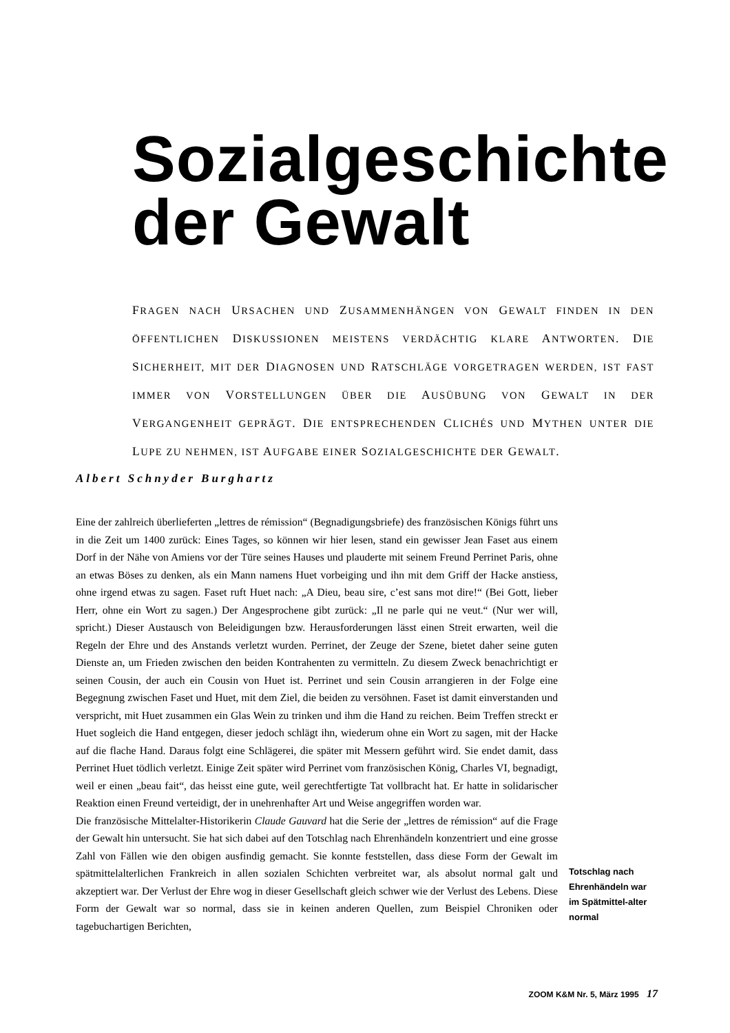Sozialgeschichte
der Gewalt
FRAGEN NACH URSACHEN UND ZUSAMMENHÄNGEN VON GEWALT FINDEN IN DEN ÖFFENTLICHEN DISKUSSIONEN MEISTENS VERDÄCHTIG KLARE ANTWORTEN. DIE SICHERHEIT, MIT DER DIAGNOSEN UND RATSCHLÄGE VORGETRAGEN WERDEN, IST FAST IMMER VON VORSTELLUNGEN ÜBER DIE AUSÜBUNG VON GEWALT IN DER VERGANGENHEIT GEPRÄGT. DIE ENTSPRECHENDEN CLICHÉS UND MYTHEN UNTER DIE LUPE ZU NEHMEN, IST AUFGABE EINER SOZIALGESCHICHTE DER GEWALT.
Albert Schnyder Burghartz
Eine der zahlreich überlieferten „lettres de rémission“ (Begnadigungsbriefe) des französischen Königs führt uns in die Zeit um 1400 zurück: Eines Tages, so können wir hier lesen, stand ein gewisser Jean Faset aus einem Dorf in der Nähe von Amiens vor der Türe seines Hauses und plauderte mit seinem Freund Perrinet Paris, ohne an etwas Böses zu denken, als ein Mann namens Huet vorbeiging und ihn mit dem Griff der Hacke anstiess, ohne irgend etwas zu sagen. Faset ruft Huet nach: „A Dieu, beau sire, c’est sans mot dire!“ (Bei Gott, lieber Herr, ohne ein Wort zu sagen.) Der Angesprochene gibt zurück: „Il ne parle qui ne veut.“ (Nur wer will, spricht.) Dieser Austausch von Beleidigungen bzw. Herausforderungen lässt einen Streit erwarten, weil die Regeln der Ehre und des Anstands verletzt wurden. Perrinet, der Zeuge der Szene, bietet daher seine guten Dienste an, um Frieden zwischen den beiden Kontrahenten zu vermitteln. Zu diesem Zweck benachrichtigt er seinen Cousin, der auch ein Cousin von Huet ist. Perrinet und sein Cousin arrangieren in der Folge eine Begegnung zwischen Faset und Huet, mit dem Ziel, die beiden zu versöhnen. Faset ist damit einverstanden und verspricht, mit Huet zusammen ein Glas Wein zu trinken und ihm die Hand zu reichen. Beim Treffen streckt er Huet sogleich die Hand entgegen, dieser jedoch schlägt ihn, wiederum ohne ein Wort zu sagen, mit der Hacke auf die flache Hand. Daraus folgt eine Schlägerei, die später mit Messern geführt wird. Sie endet damit, dass Perrinet Huet tödlich verletzt. Einige Zeit später wird Perrinet vom französischen König, Charles VI, begnadigt, weil er einen „beau fait“, das heisst eine gute, weil gerechtfertigte Tat vollbracht hat. Er hatte in solidarischer Reaktion einen Freund verteidigt, der in unehrenhafter Art und Weise angegriffen worden war.
Die französische Mittelalter-Historikerin Claude Gauvard hat die Serie der „lettres de rémission“ auf die Frage der Gewalt hin untersucht. Sie hat sich dabei auf den Totschlag nach Ehrenhändeln konzentriert und eine grosse Zahl von Fällen wie den obigen ausfindig gemacht. Sie konnte feststellen, dass diese Form der Gewalt im spätmittelalterlichen Frankreich in allen sozialen Schichten verbreitet war, als absolut normal galt und akzeptiert war. Der Verlust der Ehre wog in dieser Gesellschaft gleich schwer wie der Verlust des Lebens. Diese Form der Gewalt war so normal, dass sie in keinen anderen Quellen, zum Beispiel Chroniken oder tagebuchartigen Berichten,
Totschlag nach Ehrenhändeln war im Spätmittel-alter normal
ZOOM K&M Nr. 5, März 1995 17